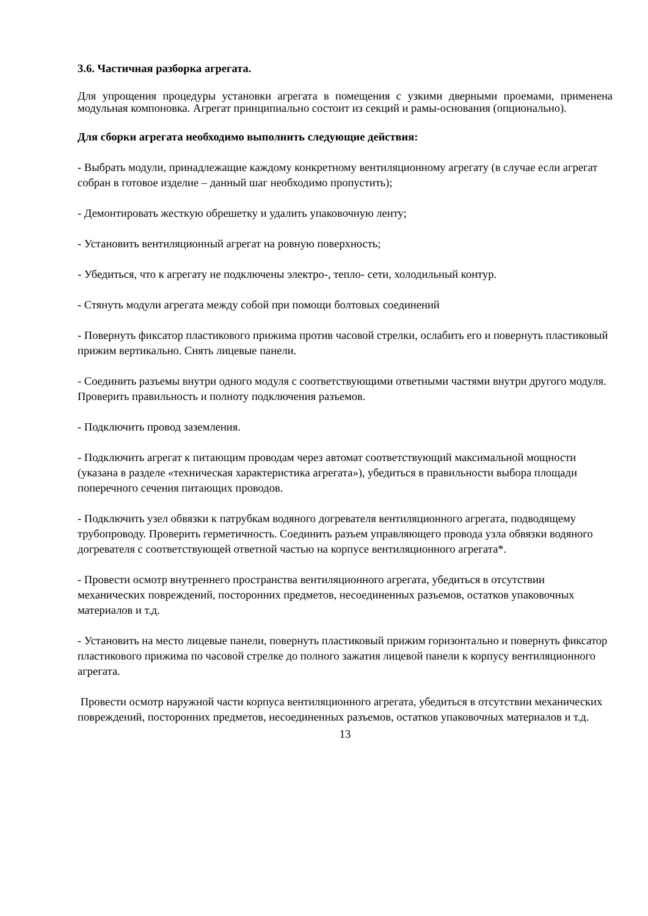3.6. Частичная разборка агрегата.
Для упрощения процедуры установки агрегата в помещения с узкими дверными проемами, применена модульная компоновка. Агрегат принципиально состоит из секций и рамы-основания (опционально).
Для сборки агрегата необходимо выполнить следующие действия:
- Выбрать модули, принадлежащие каждому конкретному вентиляционному агрегату (в случае если агрегат собран в готовое изделие – данный шаг необходимо пропустить);
- Демонтировать жесткую обрешетку и удалить упаковочную ленту;
- Установить вентиляционный агрегат на ровную поверхность;
- Убедиться, что к агрегату не подключены электро-, тепло- сети, холодильный контур.
- Стянуть модули агрегата между собой при помощи болтовых соединений
- Повернуть фиксатор пластикового прижима против часовой стрелки, ослабить его и повернуть пластиковый прижим вертикально. Снять лицевые панели.
- Соединить разъемы внутри одного модуля с соответствующими ответными частями внутри другого модуля. Проверить правильность и полноту подключения разъемов.
- Подключить провод заземления.
- Подключить агрегат к питающим проводам через автомат соответствующий максимальной мощности (указана в разделе «техническая характеристика агрегата»), убедиться в правильности выбора площади поперечного сечения питающих проводов.
- Подключить узел обвязки к патрубкам водяного догревателя вентиляционного агрегата, подводящему трубопроводу. Проверить герметичность. Соединить разъем управляющего провода узла обвязки водяного догревателя с соответствующей ответной частью на корпусе вентиляционного агрегата*.
- Провести осмотр внутреннего пространства вентиляционного агрегата, убедиться в отсутствии механических повреждений, посторонних предметов, несоединенных разъемов, остатков упаковочных материалов и т.д.
- Установить на место лицевые панели, повернуть пластиковый прижим горизонтально и повернуть фиксатор пластикового прижима по часовой стрелке до полного зажатия лицевой панели к корпусу вентиляционного агрегата.
Провести осмотр наружной части корпуса вентиляционного агрегата, убедиться в отсутствии механических повреждений, посторонних предметов, несоединенных разъемов, остатков упаковочных материалов и т.д.
13